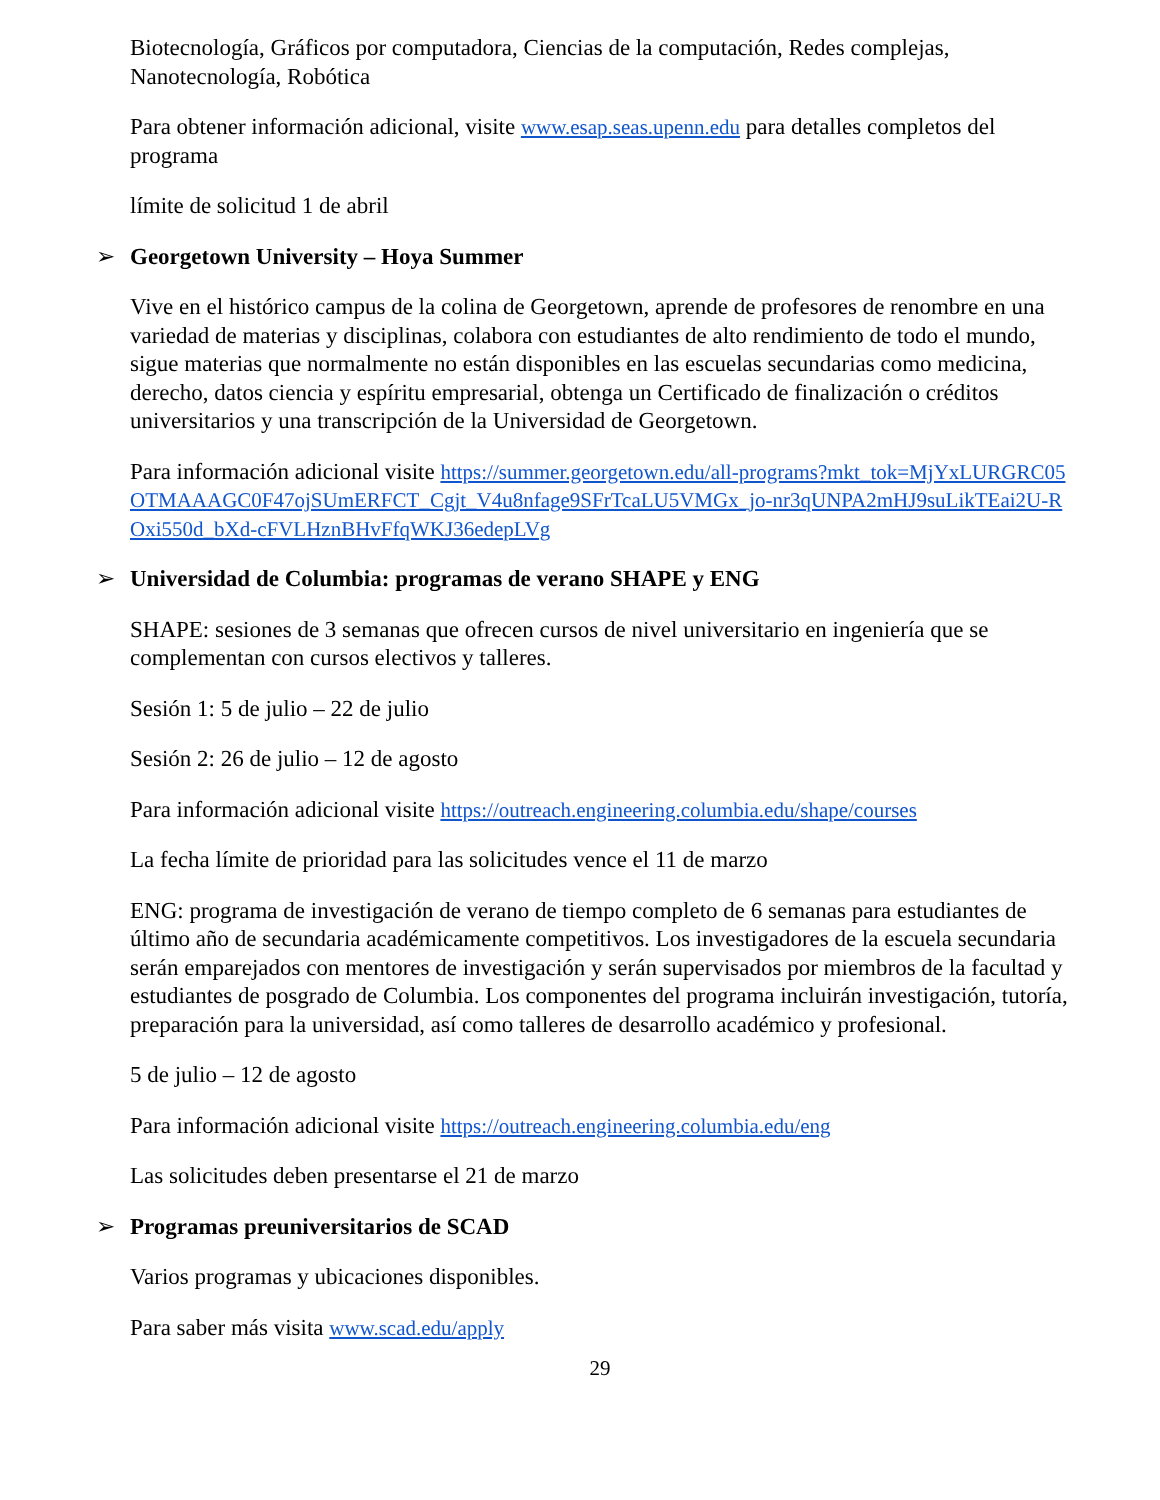Biotecnología, Gráficos por computadora, Ciencias de la computación, Redes complejas, Nanotecnología, Robótica
Para obtener información adicional, visite www.esap.seas.upenn.edu para detalles completos del programa
límite de solicitud 1 de abril
➢ Georgetown University – Hoya Summer
Vive en el histórico campus de la colina de Georgetown, aprende de profesores de renombre en una variedad de materias y disciplinas, colabora con estudiantes de alto rendimiento de todo el mundo, sigue materias que normalmente no están disponibles en las escuelas secundarias como medicina, derecho, datos ciencia y espíritu empresarial, obtenga un Certificado de finalización o créditos universitarios y una transcripción de la Universidad de Georgetown.
Para información adicional visite https://summer.georgetown.edu/all-programs?mkt_tok=MjYxLURGRC05OTMAAAGC0F47ojSUmERFCT_Cgjt_V4u8nfage9SFrTcaLU5VMGx_jo-nr3qUNPA2mHJ9suLikTEai2U-ROxi550d_bXd-cFVLHznBHvFfqWKJ36edepLVg
➢ Universidad de Columbia: programas de verano SHAPE y ENG
SHAPE: sesiones de 3 semanas que ofrecen cursos de nivel universitario en ingeniería que se complementan con cursos electivos y talleres.
Sesión 1: 5 de julio – 22 de julio
Sesión 2: 26 de julio – 12 de agosto
Para información adicional visite https://outreach.engineering.columbia.edu/shape/courses
La fecha límite de prioridad para las solicitudes vence el 11 de marzo
ENG: programa de investigación de verano de tiempo completo de 6 semanas para estudiantes de último año de secundaria académicamente competitivos. Los investigadores de la escuela secundaria serán emparejados con mentores de investigación y serán supervisados por miembros de la facultad y estudiantes de posgrado de Columbia. Los componentes del programa incluirán investigación, tutoría, preparación para la universidad, así como talleres de desarrollo académico y profesional.
5 de julio – 12 de agosto
Para información adicional visite https://outreach.engineering.columbia.edu/eng
Las solicitudes deben presentarse el 21 de marzo
➢ Programas preuniversitarios de SCAD
Varios programas y ubicaciones disponibles.
Para saber más visita www.scad.edu/apply
29